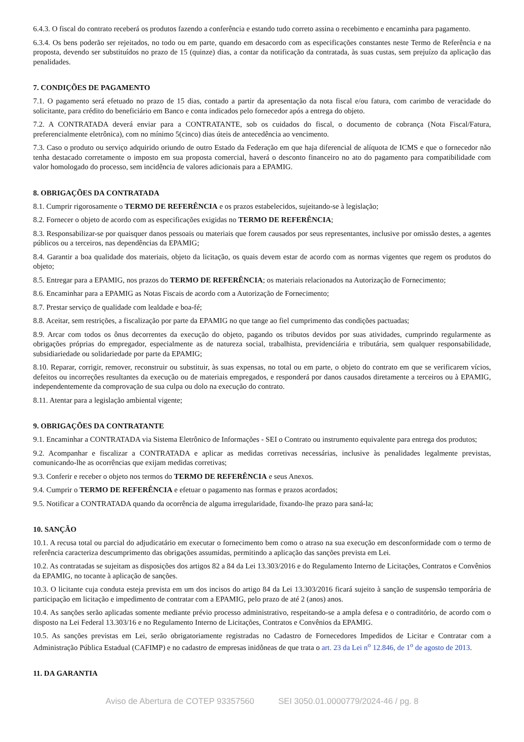6.4.3. O fiscal do contrato receberá os produtos fazendo a conferência e estando tudo correto assina o recebimento e encaminha para pagamento.
6.3.4. Os bens poderão ser rejeitados, no todo ou em parte, quando em desacordo com as especificações constantes neste Termo de Referência e na proposta, devendo ser substituídos no prazo de 15 (quinze) dias, a contar da notificação da contratada, às suas custas, sem prejuízo da aplicação das penalidades.
7. CONDIÇÕES DE PAGAMENTO
7.1. O pagamento será efetuado no prazo de 15 dias, contado a partir da apresentação da nota fiscal e/ou fatura, com carimbo de veracidade do solicitante, para crédito do beneficiário em Banco e conta indicados pelo fornecedor após a entrega do objeto.
7.2. A CONTRATADA deverá enviar para a CONTRATANTE, sob os cuidados do fiscal, o documento de cobrança (Nota Fiscal/Fatura, preferencialmente eletrônica), com no mínimo 5(cinco) dias úteis de antecedência ao vencimento.
7.3. Caso o produto ou serviço adquirido oriundo de outro Estado da Federação em que haja diferencial de alíquota de ICMS e que o fornecedor não tenha destacado corretamente o imposto em sua proposta comercial, haverá o desconto financeiro no ato do pagamento para compatibilidade com valor homologado do processo, sem incidência de valores adicionais para a EPAMIG.
8. OBRIGAÇÕES DA CONTRATADA
8.1. Cumprir rigorosamente o TERMO DE REFERÊNCIA e os prazos estabelecidos, sujeitando-se à legislação;
8.2. Fornecer o objeto de acordo com as especificações exigidas no TERMO DE REFERÊNCIA;
8.3. Responsabilizar-se por quaisquer danos pessoais ou materiais que forem causados por seus representantes, inclusive por omissão destes, a agentes públicos ou a terceiros, nas dependências da EPAMIG;
8.4. Garantir a boa qualidade dos materiais, objeto da licitação, os quais devem estar de acordo com as normas vigentes que regem os produtos do objeto;
8.5. Entregar para a EPAMIG, nos prazos do TERMO DE REFERÊNCIA; os materiais relacionados na Autorização de Fornecimento;
8.6. Encaminhar para a EPAMIG as Notas Fiscais de acordo com a Autorização de Fornecimento;
8.7. Prestar serviço de qualidade com lealdade e boa-fé;
8.8. Aceitar, sem restrições, a fiscalização por parte da EPAMIG no que tange ao fiel cumprimento das condições pactuadas;
8.9. Arcar com todos os ônus decorrentes da execução do objeto, pagando os tributos devidos por suas atividades, cumprindo regularmente as obrigações próprias do empregador, especialmente as de natureza social, trabalhista, previdenciária e tributária, sem qualquer responsabilidade, subsidiariedade ou solidariedade por parte da EPAMIG;
8.10. Reparar, corrigir, remover, reconstruir ou substituir, às suas expensas, no total ou em parte, o objeto do contrato em que se verificarem vícios, defeitos ou incorreções resultantes da execução ou de materiais empregados, e responderá por danos causados diretamente a terceiros ou à EPAMIG, independentemente da comprovação de sua culpa ou dolo na execução do contrato.
8.11. Atentar para a legislação ambiental vigente;
9. OBRIGAÇÕES DA CONTRATANTE
9.1. Encaminhar a CONTRATADA via Sistema Eletrônico de Informações - SEI o Contrato ou instrumento equivalente para entrega dos produtos;
9.2. Acompanhar e fiscalizar a CONTRATADA e aplicar as medidas corretivas necessárias, inclusive às penalidades legalmente previstas, comunicando-lhe as ocorrências que exijam medidas corretivas;
9.3. Conferir e receber o objeto nos termos do TERMO DE REFERÊNCIA e seus Anexos.
9.4. Cumprir o TERMO DE REFERÊNCIA e efetuar o pagamento nas formas e prazos acordados;
9.5. Notificar a CONTRATADA quando da ocorrência de alguma irregularidade, fixando-lhe prazo para saná-la;
10. SANÇÃO
10.1. A recusa total ou parcial do adjudicatário em executar o fornecimento bem como o atraso na sua execução em desconformidade com o termo de referência caracteriza descumprimento das obrigações assumidas, permitindo a aplicação das sanções prevista em Lei.
10.2. As contratadas se sujeitam as disposições dos artigos 82 a 84 da Lei 13.303/2016 e do Regulamento Interno de Licitações, Contratos e Convênios da EPAMIG, no tocante à aplicação de sanções.
10.3. O licitante cuja conduta esteja prevista em um dos incisos do artigo 84 da Lei 13.303/2016 ficará sujeito à sanção de suspensão temporária de participação em licitação e impedimento de contratar com a EPAMIG, pelo prazo de até 2 (anos) anos.
10.4. As sanções serão aplicadas somente mediante prévio processo administrativo, respeitando-se a ampla defesa e o contraditório, de acordo com o disposto na Lei Federal 13.303/16 e no Regulamento Interno de Licitações, Contratos e Convênios da EPAMIG.
10.5. As sanções previstas em Lei, serão obrigatoriamente registradas no Cadastro de Fornecedores Impedidos de Licitar e Contratar com a Administração Pública Estadual (CAFIMP) e no cadastro de empresas inidôneas de que trata o art. 23 da Lei n<sup>o</sup> 12.846, de 1<sup>o</sup> de agosto de 2013.
11. DA GARANTIA
Aviso de Abertura de COTEP 93357560 SEI 3050.01.0000779/2024-46 / pg. 8